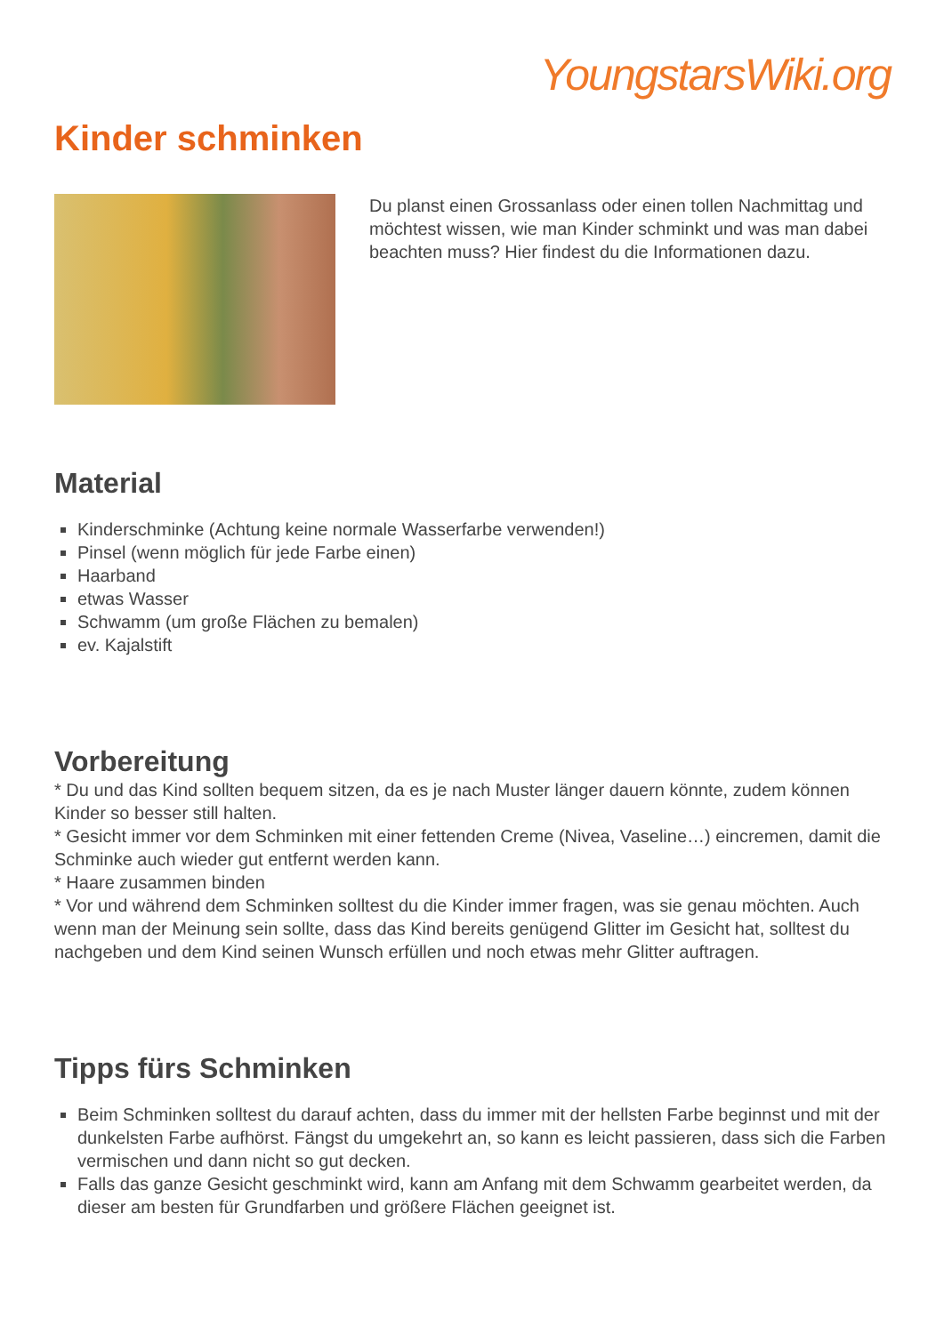YoungstarsWiki.org
Kinder schminken
Du planst einen Grossanlass oder einen tollen Nachmittag und möchtest wissen, wie man Kinder schminkt und was man dabei beachten muss? Hier findest du die Informationen dazu.
Material
Kinderschminke (Achtung keine normale Wasserfarbe verwenden!)
Pinsel (wenn möglich für jede Farbe einen)
Haarband
etwas Wasser
Schwamm (um große Flächen zu bemalen)
ev. Kajalstift
Vorbereitung
* Du und das Kind sollten bequem sitzen, da es je nach Muster länger dauern könnte, zudem können Kinder so besser still halten.
* Gesicht immer vor dem Schminken mit einer fettenden Creme (Nivea, Vaseline…) eincremen, damit die Schminke auch wieder gut entfernt werden kann.
* Haare zusammen binden
* Vor und während dem Schminken solltest du die Kinder immer fragen, was sie genau möchten. Auch wenn man der Meinung sein sollte, dass das Kind bereits genügend Glitter im Gesicht hat, solltest du nachgeben und dem Kind seinen Wunsch erfüllen und noch etwas mehr Glitter auftragen.
Tipps fürs Schminken
Beim Schminken solltest du darauf achten, dass du immer mit der hellsten Farbe beginnst und mit der dunkelsten Farbe aufhörst. Fängst du umgekehrt an, so kann es leicht passieren, dass sich die Farben vermischen und dann nicht so gut decken.
Falls das ganze Gesicht geschminkt wird, kann am Anfang mit dem Schwamm gearbeitet werden, da dieser am besten für Grundfarben und größere Flächen geeignet ist.